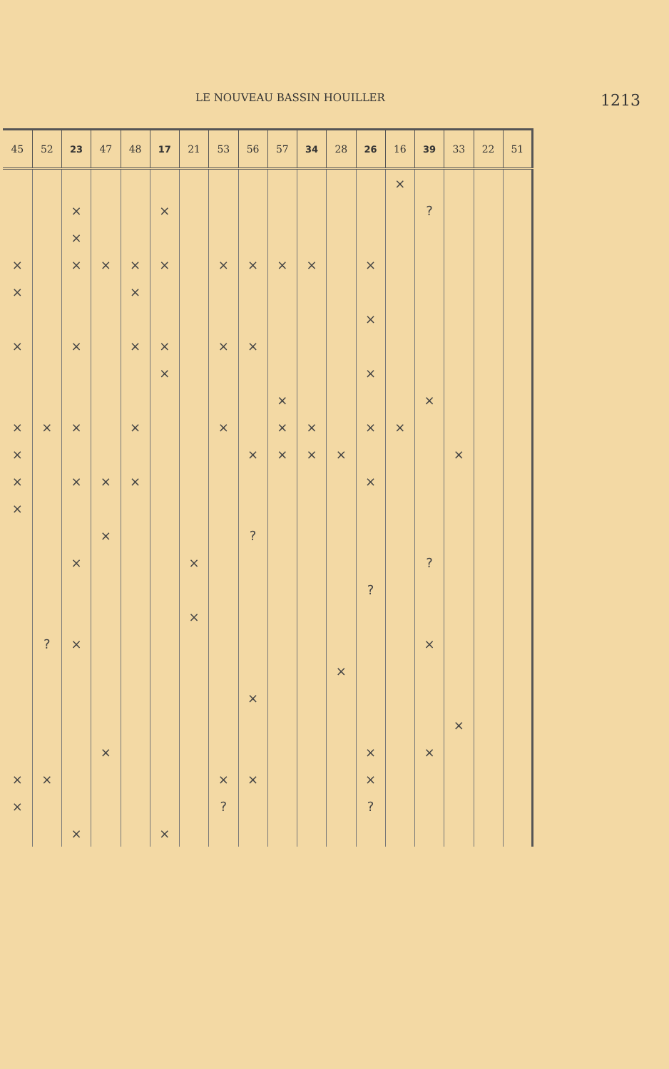LE NOUVEAU BASSIN HOUILLER 1213
| 45 | 52 | 23 | 47 | 48 | 17 | 21 | 53 | 56 | 57 | 34 | 28 | 26 | 16 | 39 | 33 | 22 | 51 |
| --- | --- | --- | --- | --- | --- | --- | --- | --- | --- | --- | --- | --- | --- | --- | --- | --- | --- |
| | | | | | | | | | | | | | × | | | | |
| | | × | | | × | | | | | | | | | ? | | | |
| | | × | | | | | | | | | | | | | | | |
| × | | × | × | × | × | | × | × | × | × | | × | | | | | |
| × | | | | × | | | | | | | | | | | | | |
| | | | | | | | | | | | | × | | | | | |
| × | | × | | × | × | | × | × | | | | | | | | | |
| | | | | | × | | | | | | | × | | | | | |
| | | | | | | | | | × | | | | | × | | | |
| × | × | × | | × | | | × | | × | × | | × | × | | | | |
| × | | | | | | | | × | × | × | × | | | | × | | |
| × | | × | × | × | | | | | | | | × | | | | | |
| × | | | | | | | | | | | | | | | | | |
| | | | × | | | | | ? | | | | | | | | | |
| | | × | | | | × | | | | | | | | ? | | | |
| | | | | | | | | | | | | ? | | | | | |
| | | | | | | × | | | | | | | | | | | |
| | ? | × | | | | | | | | | | | | × | | | |
| | | | | | | | | | | | × | | | | | | |
| | | | | | | | | × | | | | | | | | | |
| | | | | | | | | | | | | | | | × | | |
| | | | × | | | | | | | | | × | | × | | | |
| × | × | | | | | | × | × | | | | × | | | | | |
| × | | | | | | | ? | | | | | ? | | | | | |
| | | × | | | × | | | | | | | | | | | | |